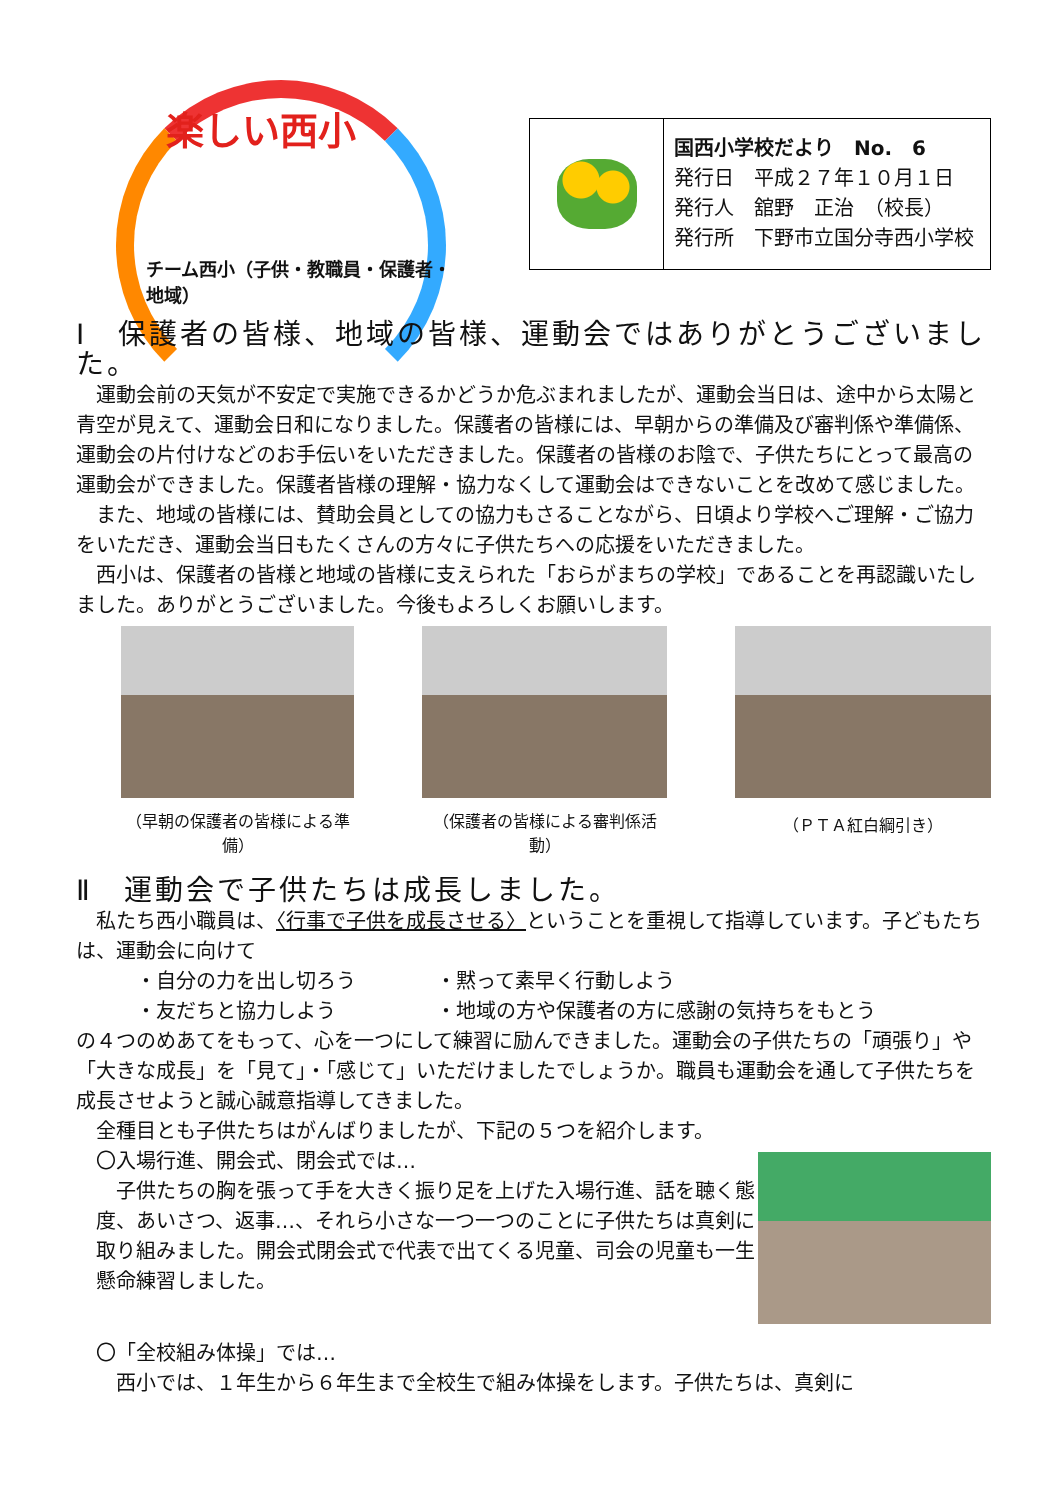楽しい西小
チーム西小（子供・教職員・保護者・地域）
国西小学校だより　No.　6
発行日　平成２７年１０月１日
発行人　舘野　正治　（校長）
発行所　下野市立国分寺西小学校
Ⅰ　保護者の皆様、地域の皆様、運動会ではありがとうございました。
運動会前の天気が不安定で実施できるかどうか危ぶまれましたが、運動会当日は、途中から太陽と青空が見えて、運動会日和になりました。保護者の皆様には、早朝からの準備及び審判係や準備係、運動会の片付けなどのお手伝いをいただきました。保護者の皆様のお陰で、子供たちにとって最高の運動会ができました。保護者皆様の理解・協力なくして運動会はできないことを改めて感じました。
また、地域の皆様には、賛助会員としての協力もさることながら、日頃より学校へご理解・ご協力をいただき、運動会当日もたくさんの方々に子供たちへの応援をいただきました。
西小は、保護者の皆様と地域の皆様に支えられた「おらがまちの学校」であることを再認識いたしました。ありがとうございました。今後もよろしくお願いします。
（早朝の保護者の皆様による準備）
（保護者の皆様による審判係活動）
（ＰＴＡ紅白綱引き）
Ⅱ　運動会で子供たちは成長しました。
私たち西小職員は、〈行事で子供を成長させる〉ということを重視して指導しています。子どもたちは、運動会に向けて
・自分の力を出し切ろう
・黙って素早く行動しよう
・友だちと協力しよう
・地域の方や保護者の方に感謝の気持ちをもとう
の４つのめあてをもって、心を一つにして練習に励んできました。運動会の子供たちの「頑張り」や「大きな成長」を「見て」・「感じて」いただけましたでしょうか。職員も運動会を通して子供たちを成長させようと誠心誠意指導してきました。
全種目とも子供たちはがんばりましたが、下記の５つを紹介します。
〇入場行進、開会式、閉会式では…
子供たちの胸を張って手を大きく振り足を上げた入場行進、話を聴く態度、あいさつ、返事…、それら小さな一つ一つのことに子供たちは真剣に取り組みました。開会式閉会式で代表で出てくる児童、司会の児童も一生懸命練習しました。
〇「全校組み体操」では…
西小では、１年生から６年生まで全校生で組み体操をします。子供たちは、真剣に